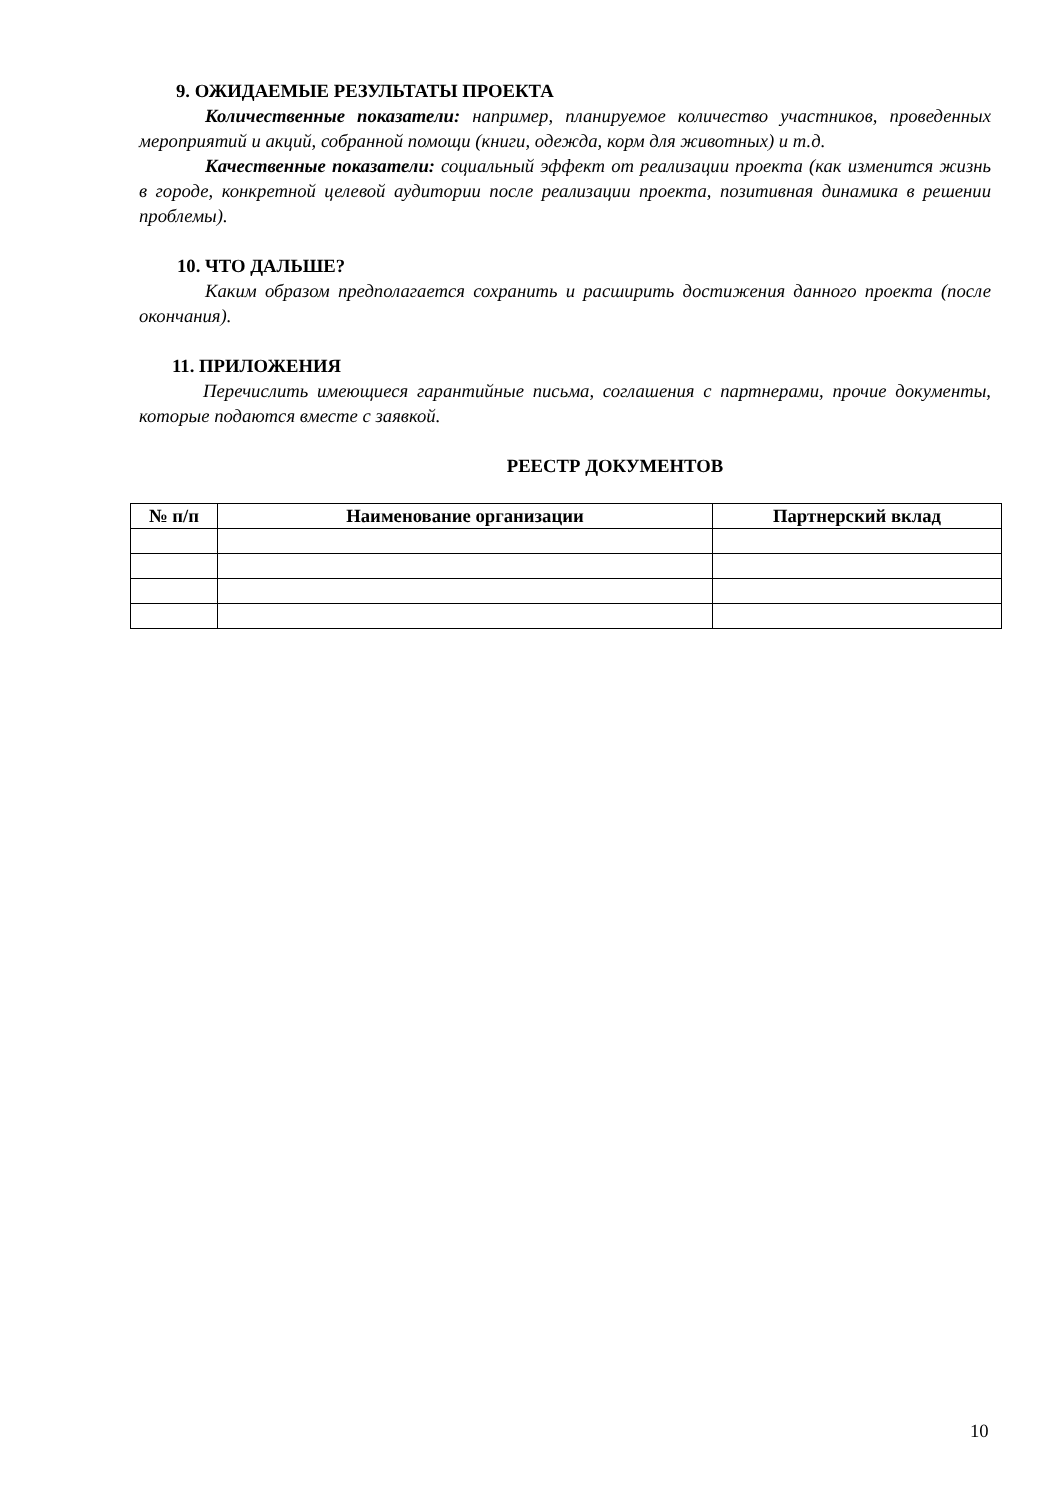9. ОЖИДАЕМЫЕ РЕЗУЛЬТАТЫ ПРОЕКТА
Количественные показатели: например, планируемое количество участников, проведенных мероприятий и акций, собранной помощи (книги, одежда, корм для животных) и т.д.
Качественные показатели: социальный эффект от реализации проекта (как изменится жизнь в городе, конкретной целевой аудитории после реализации проекта, позитивная динамика в решении проблемы).
10. ЧТО ДАЛЬШЕ?
Каким образом предполагается сохранить и расширить достижения данного проекта (после окончания).
11. ПРИЛОЖЕНИЯ
Перечислить имеющиеся гарантийные письма, соглашения с партнерами, прочие документы, которые подаются вместе с заявкой.
РЕЕСТР ДОКУМЕНТОВ
| № п/п | Наименование организации | Партнерский вклад |
| --- | --- | --- |
10